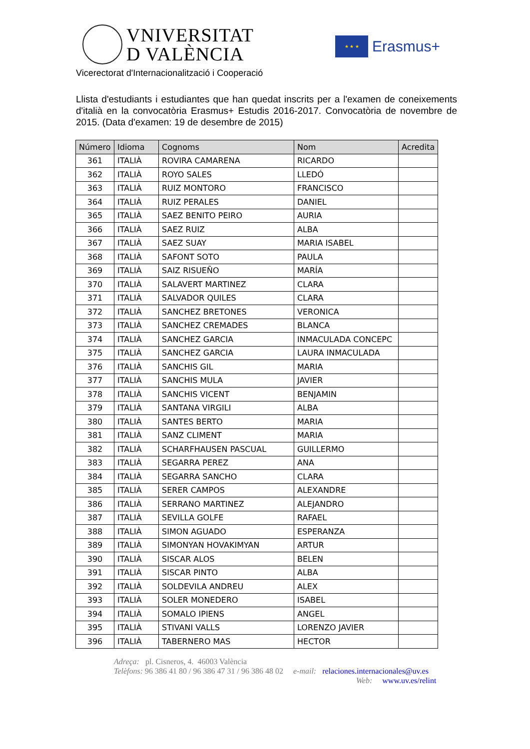VNIVERSITAT
D VALÈNCIA
★ ★ ★
Erasmus+
Vicerectorat d'Internacionalització i Cooperació
Llista d'estudiants i estudiantes que han quedat inscrits per a l'examen de coneixements d'italià en la convocatòria Erasmus+ Estudis 2016-2017. Convocatòria de novembre de 2015. (Data d'examen: 19 de desembre de 2015)
| Número | Idioma | Cognoms | Nom | Acredita |
| --- | --- | --- | --- | --- |
| 361 | ITALIÀ | ROVIRA CAMARENA | RICARDO | |
| 362 | ITALIÀ | ROYO SALES | LLEDÓ | |
| 363 | ITALIÀ | RUIZ MONTORO | FRANCISCO | |
| 364 | ITALIÀ | RUIZ PERALES | DANIEL | |
| 365 | ITALIÀ | SAEZ BENITO PEIRO | AURIA | |
| 366 | ITALIÀ | SAEZ RUIZ | ALBA | |
| 367 | ITALIÀ | SAEZ SUAY | MARIA ISABEL | |
| 368 | ITALIÀ | SAFONT SOTO | PAULA | |
| 369 | ITALIÀ | SAIZ RISUEÑO | MARÍA | |
| 370 | ITALIÀ | SALAVERT MARTINEZ | CLARA | |
| 371 | ITALIÀ | SALVADOR QUILES | CLARA | |
| 372 | ITALIÀ | SANCHEZ BRETONES | VERONICA | |
| 373 | ITALIÀ | SANCHEZ CREMADES | BLANCA | |
| 374 | ITALIÀ | SANCHEZ GARCIA | INMACULADA CONCEPC | |
| 375 | ITALIÀ | SANCHEZ GARCIA | LAURA INMACULADA | |
| 376 | ITALIÀ | SANCHIS GIL | MARIA | |
| 377 | ITALIÀ | SANCHIS MULA | JAVIER | |
| 378 | ITALIÀ | SANCHIS VICENT | BENJAMIN | |
| 379 | ITALIÀ | SANTANA VIRGILI | ALBA | |
| 380 | ITALIÀ | SANTES BERTO | MARIA | |
| 381 | ITALIÀ | SANZ CLIMENT | MARIA | |
| 382 | ITALIÀ | SCHARFHAUSEN PASCUAL | GUILLERMO | |
| 383 | ITALIÀ | SEGARRA PEREZ | ANA | |
| 384 | ITALIÀ | SEGARRA SANCHO | CLARA | |
| 385 | ITALIÀ | SERER CAMPOS | ALEXANDRE | |
| 386 | ITALIÀ | SERRANO MARTINEZ | ALEJANDRO | |
| 387 | ITALIÀ | SEVILLA GOLFE | RAFAEL | |
| 388 | ITALIÀ | SIMON AGUADO | ESPERANZA | |
| 389 | ITALIÀ | SIMONYAN HOVAKIMYAN | ARTUR | |
| 390 | ITALIÀ | SISCAR ALOS | BELEN | |
| 391 | ITALIÀ | SISCAR PINTO | ALBA | |
| 392 | ITALIÀ | SOLDEVILA ANDREU | ALEX | |
| 393 | ITALIÀ | SOLER MONEDERO | ISABEL | |
| 394 | ITALIÀ | SOMALO IPIENS | ANGEL | |
| 395 | ITALIÀ | STIVANI VALLS | LORENZO JAVIER | |
| 396 | ITALIÀ | TABERNERO MAS | HECTOR | |
Adreça: pl. Cisneros, 4. 46003 València
Telèfons: 96 386 41 80 / 96 386 47 31 / 96 386 48 02 e-mail: relaciones.internacionales@uv.es
Web: www.uv.es/relint